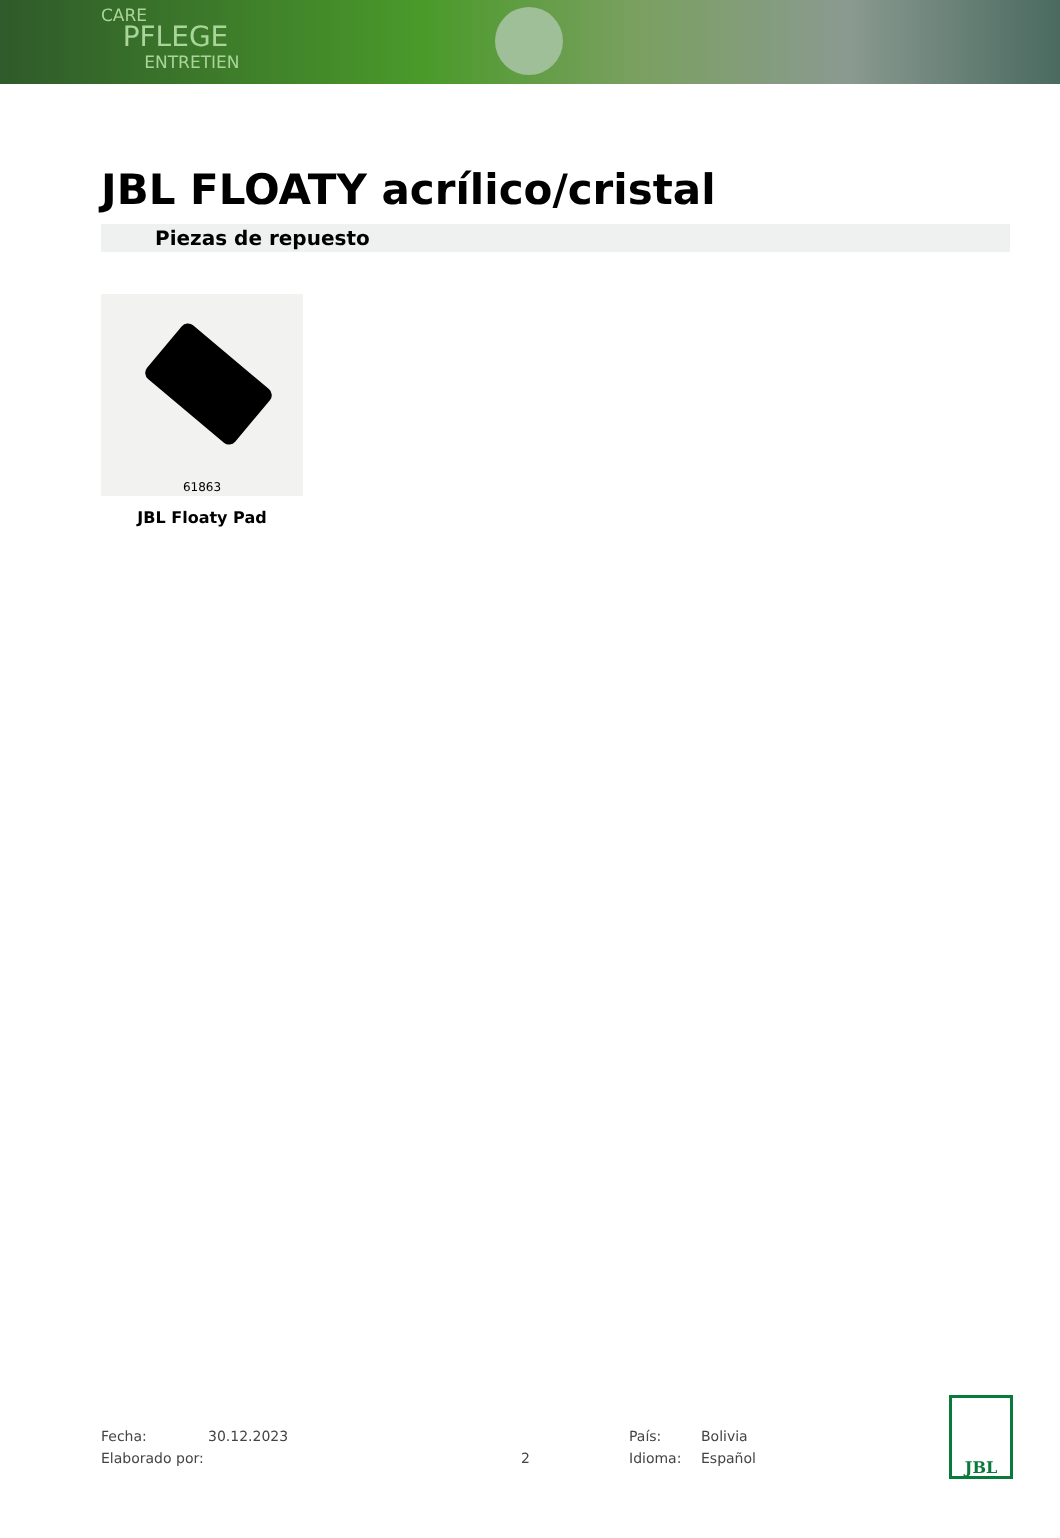CARE
PFLEGE
ENTRETIEN
JBL FLOATY acrílico/cristal
Piezas de repuesto
61863
JBL Floaty Pad
Fecha: 30.12.2023 País: Bolivia
Elaborado por: 2 Idioma: Español
JBL